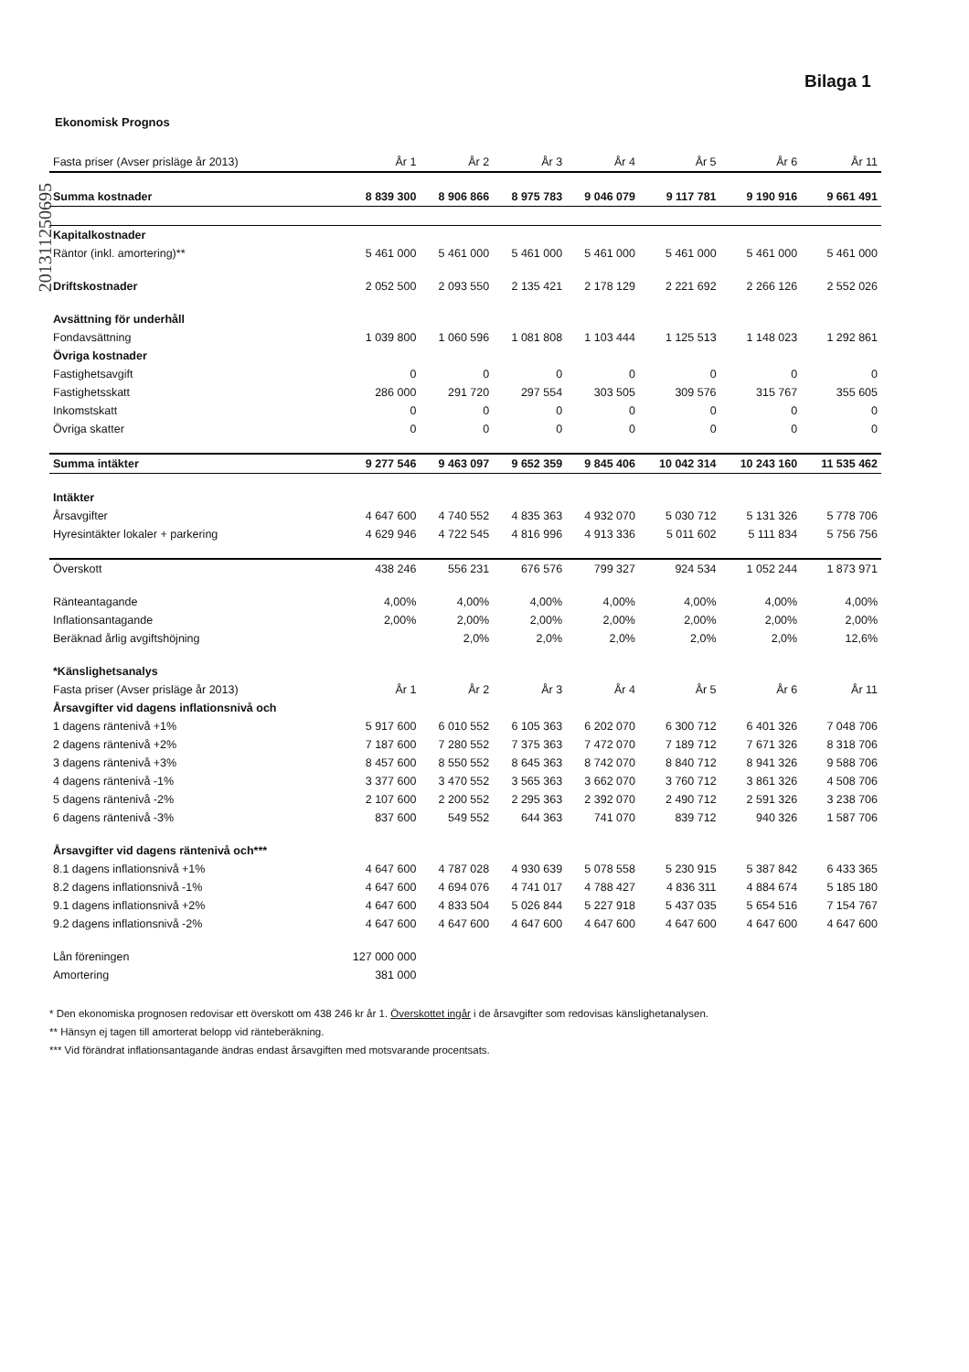Bilaga 1
201311250695
Ekonomisk Prognos
| Fasta priser (Avser prisläge år 2013) | År 1 | År 2 | År 3 | År 4 | År 5 | År 6 | År 11 |
| --- | --- | --- | --- | --- | --- | --- | --- |
| Summa kostnader | 8 839 300 | 8 906 866 | 8 975 783 | 9 046 079 | 9 117 781 | 9 190 916 | 9 661 491 |
| Kapitalkostnader | | | | | | | |
| Räntor (inkl. amortering)** | 5 461 000 | 5 461 000 | 5 461 000 | 5 461 000 | 5 461 000 | 5 461 000 | 5 461 000 |
| Driftskostnader | 2 052 500 | 2 093 550 | 2 135 421 | 2 178 129 | 2 221 692 | 2 266 126 | 2 552 026 |
| Avsättning för underhåll | | | | | | | |
| Fondavsättning | 1 039 800 | 1 060 596 | 1 081 808 | 1 103 444 | 1 125 513 | 1 148 023 | 1 292 861 |
| Övriga kostnader | | | | | | | |
| Fastighetsavgift | 0 | 0 | 0 | 0 | 0 | 0 | 0 |
| Fastighetsskatt | 286 000 | 291 720 | 297 554 | 303 505 | 309 576 | 315 767 | 355 605 |
| Inkomstskatt | 0 | 0 | 0 | 0 | 0 | 0 | 0 |
| Övriga skatter | 0 | 0 | 0 | 0 | 0 | 0 | 0 |
| Summa intäkter | 9 277 546 | 9 463 097 | 9 652 359 | 9 845 406 | 10 042 314 | 10 243 160 | 11 535 462 |
| Intäkter | | | | | | | |
| Årsavgifter | 4 647 600 | 4 740 552 | 4 835 363 | 4 932 070 | 5 030 712 | 5 131 326 | 5 778 706 |
| Hyresintäkter lokaler + parkering | 4 629 946 | 4 722 545 | 4 816 996 | 4 913 336 | 5 011 602 | 5 111 834 | 5 756 756 |
| Överskott | 438 246 | 556 231 | 676 576 | 799 327 | 924 534 | 1 052 244 | 1 873 971 |
| Ränteantagande | 4,00% | 4,00% | 4,00% | 4,00% | 4,00% | 4,00% | 4,00% |
| Inflationsantagande | 2,00% | 2,00% | 2,00% | 2,00% | 2,00% | 2,00% | 2,00% |
| Beräknad årlig avgiftshöjning | | 2,0% | 2,0% | 2,0% | 2,0% | 2,0% | 12,6% |
| *Känslighetsanalys | | | | | | | |
| Fasta priser (Avser prisläge år 2013) | År 1 | År 2 | År 3 | År 4 | År 5 | År 6 | År 11 |
| Årsavgifter vid dagens inflationsnivå och | | | | | | | |
| 1 dagens räntenivå +1% | 5 917 600 | 6 010 552 | 6 105 363 | 6 202 070 | 6 300 712 | 6 401 326 | 7 048 706 |
| 2 dagens räntenivå +2% | 7 187 600 | 7 280 552 | 7 375 363 | 7 472 070 | 7 189 712 | 7 671 326 | 8 318 706 |
| 3 dagens räntenivå +3% | 8 457 600 | 8 550 552 | 8 645 363 | 8 742 070 | 8 840 712 | 8 941 326 | 9 588 706 |
| 4 dagens räntenivå -1% | 3 377 600 | 3 470 552 | 3 565 363 | 3 662 070 | 3 760 712 | 3 861 326 | 4 508 706 |
| 5 dagens räntenivå -2% | 2 107 600 | 2 200 552 | 2 295 363 | 2 392 070 | 2 490 712 | 2 591 326 | 3 238 706 |
| 6 dagens räntenivå -3% | 837 600 | 549 552 | 644 363 | 741 070 | 839 712 | 940 326 | 1 587 706 |
| Årsavgifter vid dagens räntenivå och*** | | | | | | | |
| 8.1 dagens inflationsnivå +1% | 4 647 600 | 4 787 028 | 4 930 639 | 5 078 558 | 5 230 915 | 5 387 842 | 6 433 365 |
| 8.2 dagens inflationsnivå -1% | 4 647 600 | 4 694 076 | 4 741 017 | 4 788 427 | 4 836 311 | 4 884 674 | 5 185 180 |
| 9.1 dagens inflationsnivå +2% | 4 647 600 | 4 833 504 | 5 026 844 | 5 227 918 | 5 437 035 | 5 654 516 | 7 154 767 |
| 9.2 dagens inflationsnivå -2% | 4 647 600 | 4 647 600 | 4 647 600 | 4 647 600 | 4 647 600 | 4 647 600 | 4 647 600 |
| Lån föreningen | 127 000 000 | | | | | | |
| Amortering | 381 000 | | | | | | |
* Den ekonomiska prognosen redovisar ett överskott om 438 246 kr år 1. Överskottet ingår i de årsavgifter som redovisas känslighetanalysen.
** Hänsyn ej tagen till amorterat belopp vid ränteberäkning.
*** Vid förändrat inflationsantagande ändras endast årsavgiften med motsvarande procentsats.